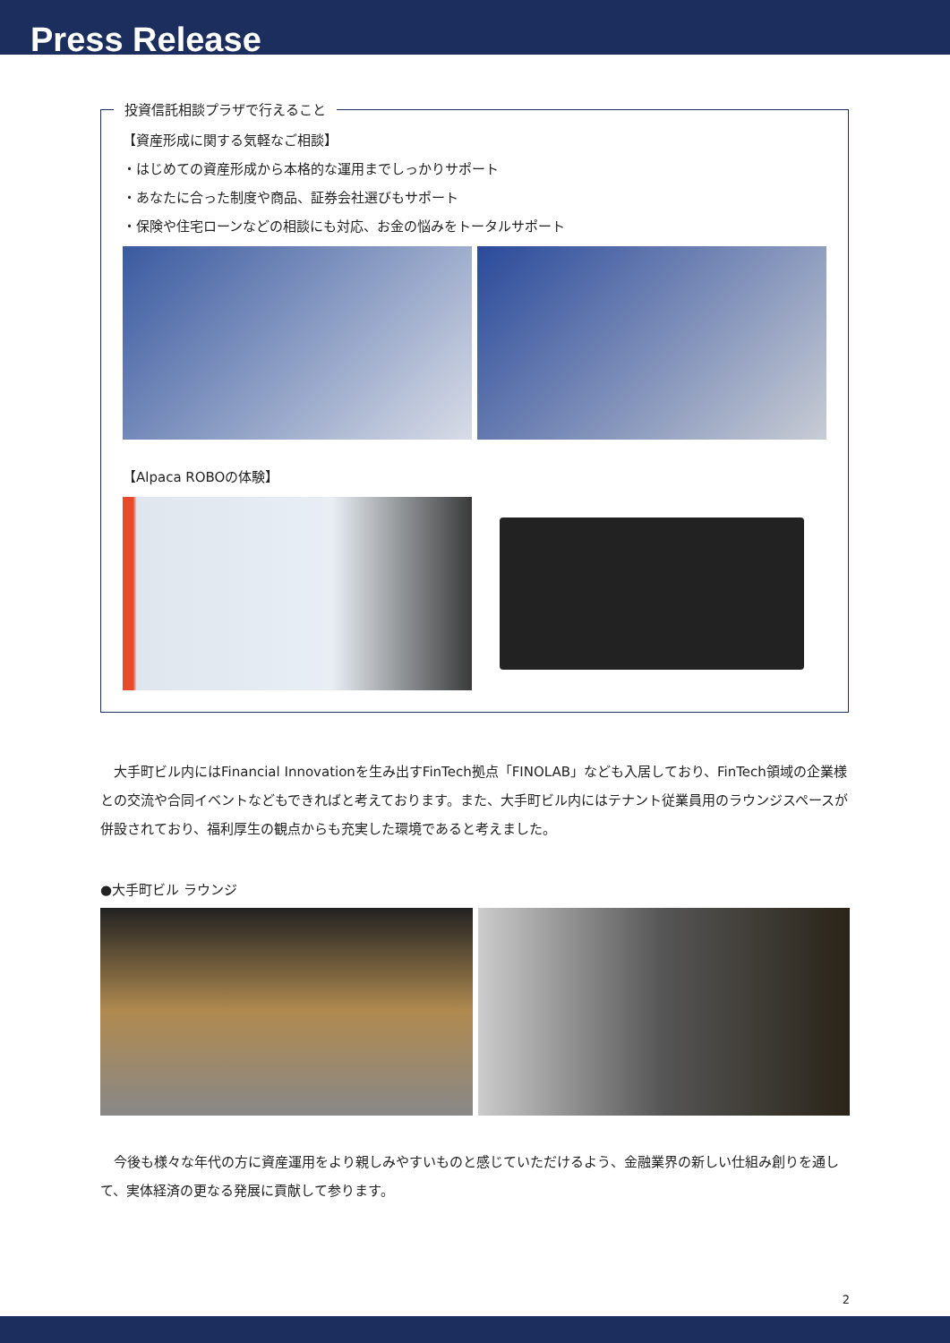Press Release
投資信託相談プラザで行えること
【資産形成に関する気軽なご相談】
・はじめての資産形成から本格的な運用までしっかりサポート
・あなたに合った制度や商品、証券会社選びもサポート
・保険や住宅ローンなどの相談にも対応、お金の悩みをトータルサポート
【Alpaca ROBOの体験】
大手町ビル内にはFinancial Innovationを生み出すFinTech拠点「FINOLAB」なども入居しており、FinTech領域の企業様との交流や合同イベントなどもできればと考えております。また、大手町ビル内にはテナント従業員用のラウンジスペースが併設されており、福利厚生の観点からも充実した環境であると考えました。
●大手町ビル ラウンジ
今後も様々な年代の方に資産運用をより親しみやすいものと感じていただけるよう、金融業界の新しい仕組み創りを通して、実体経済の更なる発展に貢献して参ります。
2